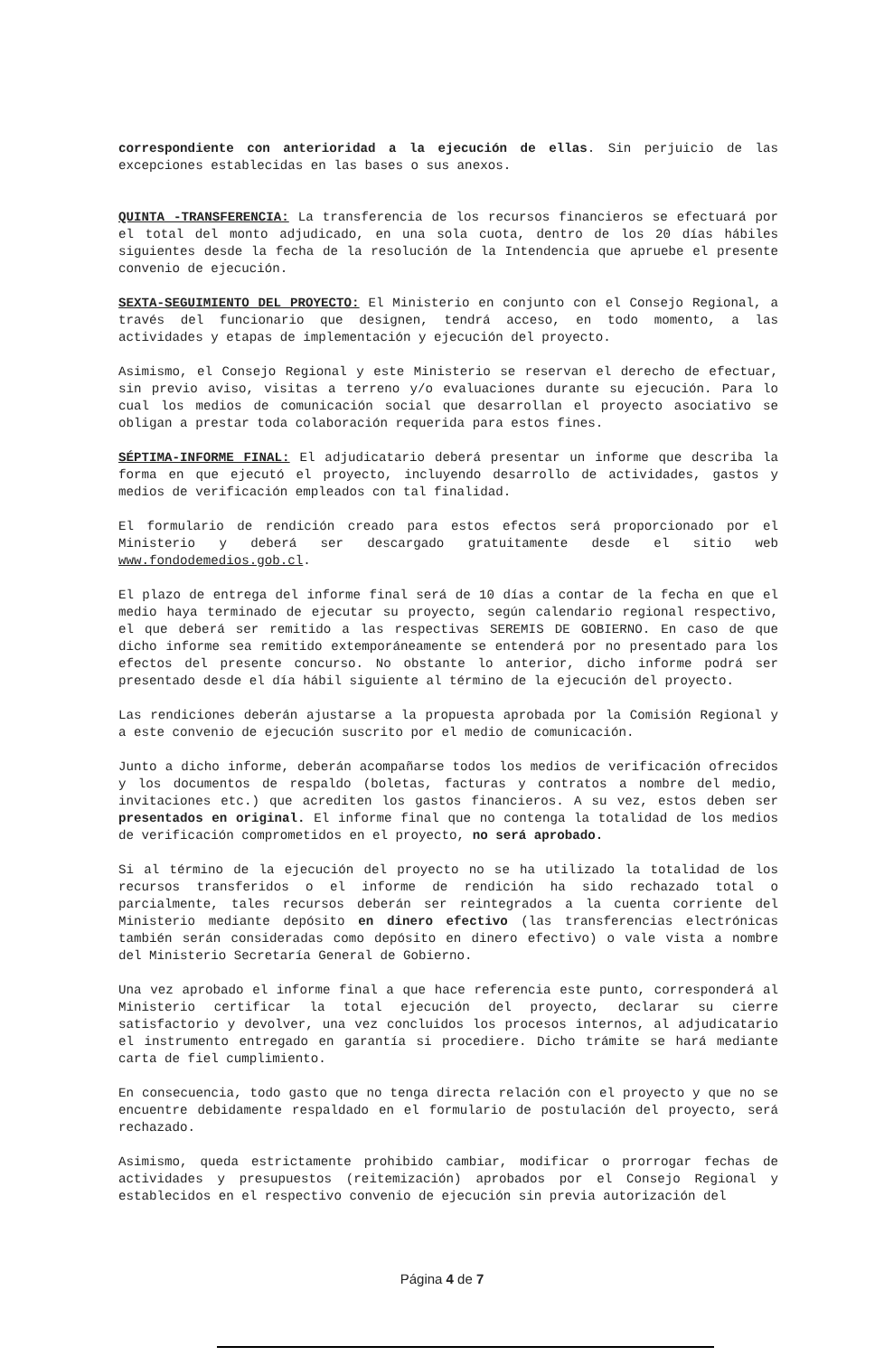correspondiente con anterioridad a la ejecución de ellas. Sin perjuicio de las excepciones establecidas en las bases o sus anexos.
QUINTA -TRANSFERENCIA: La transferencia de los recursos financieros se efectuará por el total del monto adjudicado, en una sola cuota, dentro de los 20 días hábiles siguientes desde la fecha de la resolución de la Intendencia que apruebe el presente convenio de ejecución.
SEXTA-SEGUIMIENTO DEL PROYECTO: El Ministerio en conjunto con el Consejo Regional, a través del funcionario que designen, tendrá acceso, en todo momento, a las actividades y etapas de implementación y ejecución del proyecto.
Asimismo, el Consejo Regional y este Ministerio se reservan el derecho de efectuar, sin previo aviso, visitas a terreno y/o evaluaciones durante su ejecución. Para lo cual los medios de comunicación social que desarrollan el proyecto asociativo se obligan a prestar toda colaboración requerida para estos fines.
SÉPTIMA-INFORME FINAL: El adjudicatario deberá presentar un informe que describa la forma en que ejecutó el proyecto, incluyendo desarrollo de actividades, gastos y medios de verificación empleados con tal finalidad.
El formulario de rendición creado para estos efectos será proporcionado por el Ministerio y deberá ser descargado gratuitamente desde el sitio web www.fondodemedios.gob.cl.
El plazo de entrega del informe final será de 10 días a contar de la fecha en que el medio haya terminado de ejecutar su proyecto, según calendario regional respectivo, el que deberá ser remitido a las respectivas SEREMIS DE GOBIERNO. En caso de que dicho informe sea remitido extemporáneamente se entenderá por no presentado para los efectos del presente concurso. No obstante lo anterior, dicho informe podrá ser presentado desde el día hábil siguiente al término de la ejecución del proyecto.
Las rendiciones deberán ajustarse a la propuesta aprobada por la Comisión Regional y a este convenio de ejecución suscrito por el medio de comunicación.
Junto a dicho informe, deberán acompañarse todos los medios de verificación ofrecidos y los documentos de respaldo (boletas, facturas y contratos a nombre del medio, invitaciones etc.) que acrediten los gastos financieros. A su vez, estos deben ser presentados en original. El informe final que no contenga la totalidad de los medios de verificación comprometidos en el proyecto, no será aprobado.
Si al término de la ejecución del proyecto no se ha utilizado la totalidad de los recursos transferidos o el informe de rendición ha sido rechazado total o parcialmente, tales recursos deberán ser reintegrados a la cuenta corriente del Ministerio mediante depósito en dinero efectivo (las transferencias electrónicas también serán consideradas como depósito en dinero efectivo) o vale vista a nombre del Ministerio Secretaría General de Gobierno.
Una vez aprobado el informe final a que hace referencia este punto, corresponderá al Ministerio certificar la total ejecución del proyecto, declarar su cierre satisfactorio y devolver, una vez concluidos los procesos internos, al adjudicatario el instrumento entregado en garantía si procediere. Dicho trámite se hará mediante carta de fiel cumplimiento.
En consecuencia, todo gasto que no tenga directa relación con el proyecto y que no se encuentre debidamente respaldado en el formulario de postulación del proyecto, será rechazado.
Asimismo, queda estrictamente prohibido cambiar, modificar o prorrogar fechas de actividades y presupuestos (reitemización) aprobados por el Consejo Regional y establecidos en el respectivo convenio de ejecución sin previa autorización del
Página 4 de 7